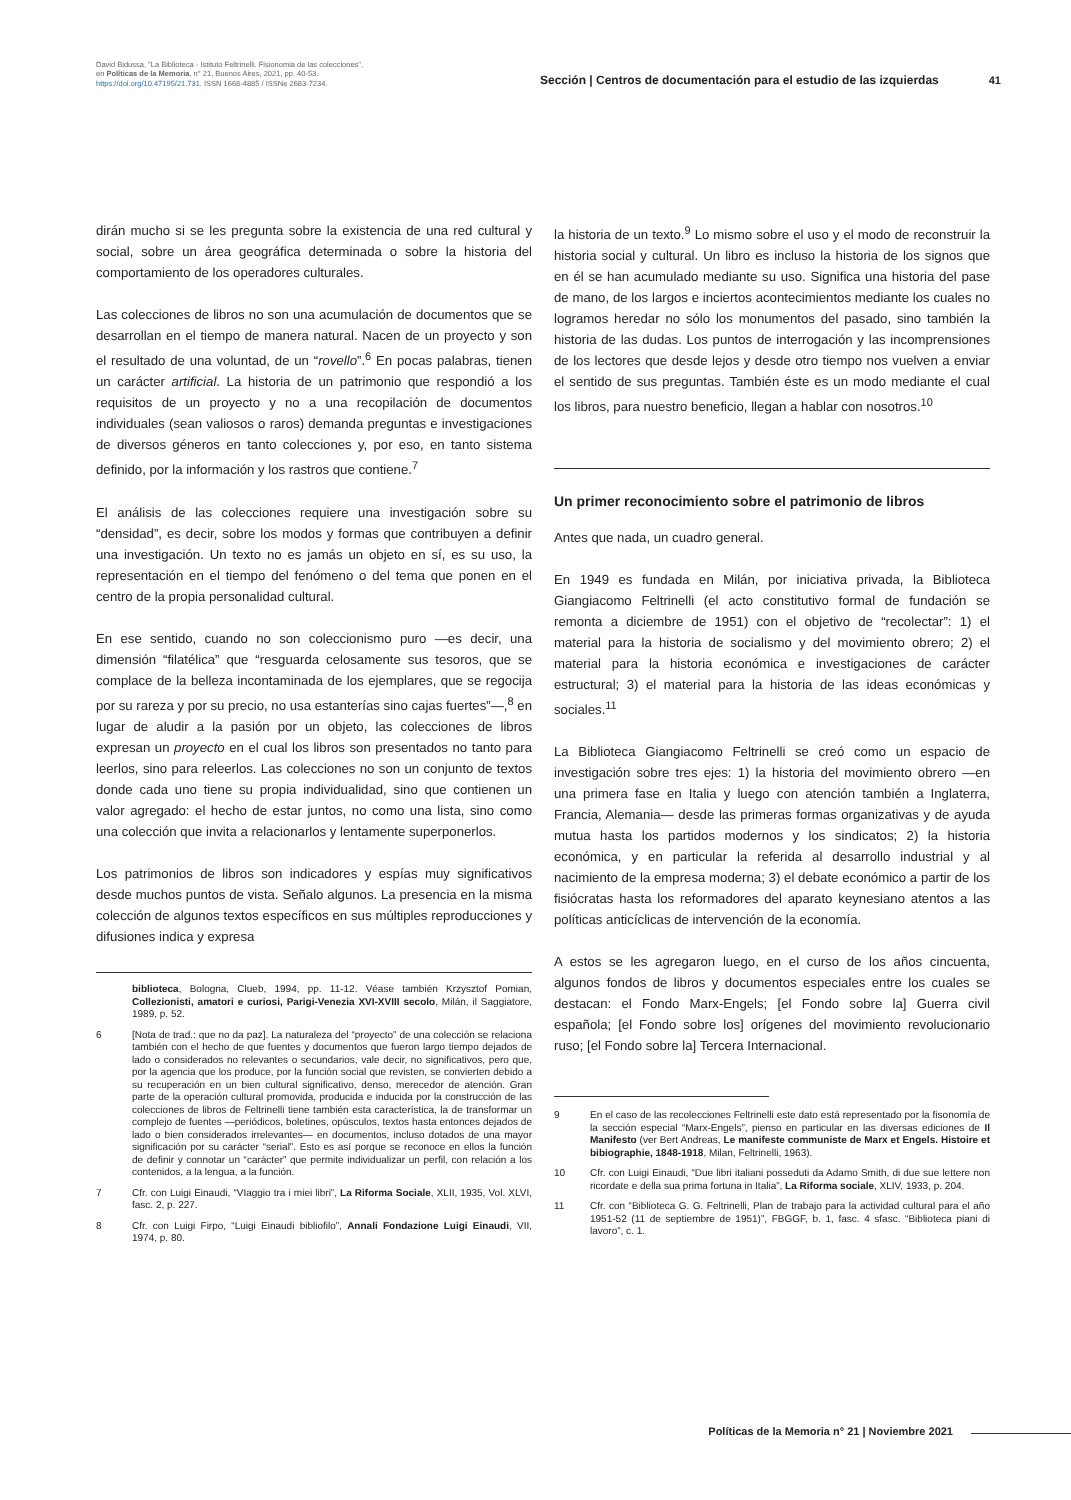David Bidussa, "La Biblioteca - Istituto Feltrinelli. Fisionomia de las colecciones",
en Políticas de la Memoria, n° 21, Buenos Aires, 2021, pp. 40-53.
https://doi.org/10.47195/21.731. ISSN 1668-4885 / ISSNe 2683-7234.
Sección | Centros de documentación para el estudio de las izquierdas 41
dirán mucho si se les pregunta sobre la existencia de una red cultural y social, sobre un área geográfica determinada o sobre la historia del comportamiento de los operadores culturales.
Las colecciones de libros no son una acumulación de documentos que se desarrollan en el tiempo de manera natural. Nacen de un proyecto y son el resultado de una voluntad, de un “rovello”.<sup>6</sup> En pocas palabras, tienen un carácter artificial. La historia de un patrimonio que respondió a los requisitos de un proyecto y no a una recopilación de documentos individuales (sean valiosos o raros) demanda preguntas e investigaciones de diversos géneros en tanto colecciones y, por eso, en tanto sistema definido, por la información y los rastros que contiene.<sup>7</sup>
El análisis de las colecciones requiere una investigación sobre su “densidad”, es decir, sobre los modos y formas que contribuyen a definir una investigación. Un texto no es jamás un objeto en sí, es su uso, la representación en el tiempo del fenómeno o del tema que ponen en el centro de la propia personalidad cultural.
En ese sentido, cuando no son coleccionismo puro —es decir, una dimensión “filatélica” que “resguarda celosamente sus tesoros, que se complace de la belleza incontaminada de los ejemplares, que se regocija por su rareza y por su precio, no usa estanterías sino cajas fuertes”—,<sup>8</sup> en lugar de aludir a la pasión por un objeto, las colecciones de libros expresan un proyecto en el cual los libros son presentados no tanto para leerlos, sino para releerlos. Las colecciones no son un conjunto de textos donde cada uno tiene su propia individualidad, sino que contienen un valor agregado: el hecho de estar juntos, no como una lista, sino como una colección que invita a relacionarlos y lentamente superponerlos.
Los patrimonios de libros son indicadores y espías muy significativos desde muchos puntos de vista. Señalo algunos. La presencia en la misma colección de algunos textos específicos en sus múltiples reproducciones y difusiones indica y expresa
biblioteca, Bologna, Clueb, 1994, pp. 11-12. Véase también Krzysztof Pomian, Collezionisti, amatori e curiosi, Parigi-Venezia XVI-XVIII secolo, Milán, il Saggiatore, 1989, p. 52.
6 [Nota de trad.: que no da paz]. La naturaleza del “proyecto” de una colección se relaciona también con el hecho de que fuentes y documentos que fueron largo tiempo dejados de lado o considerados no relevantes o secundarios, vale decir, no significativos, pero que, por la agencia que los produce, por la función social que revisten, se convierten debido a su recuperación en un bien cultural significativo, denso, merecedor de atención. Gran parte de la operación cultural promovida, producida e inducida por la construcción de las colecciones de libros de Feltrinelli tiene también esta característica, la de transformar un complejo de fuentes —periódicos, boletines, opúsculos, textos hasta entonces dejados de lado o bien considerados irrelevantes— en documentos, incluso dotados de una mayor significación por su carácter “serial”. Esto es así porque se reconoce en ellos la función de definir y connotar un “carácter” que permite individualizar un perfil, con relación a los contenidos, a la lengua, a la función.
7 Cfr. con Luigi Einaudi, “VIaggio tra i miei libri”, La Riforma Sociale, XLII, 1935, Vol. XLVI, fasc. 2, p. 227.
8 Cfr. con Luigi Firpo, “Luigi Einaudi bibliofilo”, Annali Fondazione Luigi Einaudi, VII, 1974, p. 80.
la historia de un texto.<sup>9</sup> Lo mismo sobre el uso y el modo de reconstruir la historia social y cultural. Un libro es incluso la historia de los signos que en él se han acumulado mediante su uso. Significa una historia del pase de mano, de los largos e inciertos acontecimientos mediante los cuales no logramos heredar no sólo los monumentos del pasado, sino también la historia de las dudas. Los puntos de interrogación y las incomprensiones de los lectores que desde lejos y desde otro tiempo nos vuelven a enviar el sentido de sus preguntas. También éste es un modo mediante el cual los libros, para nuestro beneficio, llegan a hablar con nosotros.<sup>10</sup>
Un primer reconocimiento sobre el patrimonio de libros
Antes que nada, un cuadro general.
En 1949 es fundada en Milán, por iniciativa privada, la Biblioteca Giangiacomo Feltrinelli (el acto constitutivo formal de fundación se remonta a diciembre de 1951) con el objetivo de “recolectar”: 1) el material para la historia de socialismo y del movimiento obrero; 2) el material para la historia económica e investigaciones de carácter estructural; 3) el material para la historia de las ideas económicas y sociales.<sup>11</sup>
La Biblioteca Giangiacomo Feltrinelli se creó como un espacio de investigación sobre tres ejes: 1) la historia del movimiento obrero —en una primera fase en Italia y luego con atención también a Inglaterra, Francia, Alemania— desde las primeras formas organizativas y de ayuda mutua hasta los partidos modernos y los sindicatos; 2) la historia económica, y en particular la referida al desarrollo industrial y al nacimiento de la empresa moderna; 3) el debate económico a partir de los fisiócratas hasta los reformadores del aparato keynesiano atentos a las políticas anticíclicas de intervención de la economía.
A estos se les agregaron luego, en el curso de los años cincuenta, algunos fondos de libros y documentos especiales entre los cuales se destacan: el Fondo Marx-Engels; [el Fondo sobre la] Guerra civil española; [el Fondo sobre los] orígenes del movimiento revolucionario ruso; [el Fondo sobre la] Tercera Internacional.
9 En el caso de las recolecciones Feltrinelli este dato está representado por la fisonomía de la sección especial “Marx-Engels”, pienso en particular en las diversas ediciones de Il Manifesto (ver Bert Andreas, Le manifeste communiste de Marx et Engels. Histoire et bibiographie, 1848-1918, Milan, Feltrinelli, 1963).
10 Cfr. con Luigi Einaudi, “Due libri italiani posseduti da Adamo Smith, di due sue lettere non ricordate e della sua prima fortuna in Italia”, La Riforma sociale, XLIV, 1933, p. 204.
11 Cfr. con “Biblioteca G. G. Feltrinelli, Plan de trabajo para la actividad cultural para el año 1951-52 (11 de septiembre de 1951)”, FBGGF, b. 1, fasc. 4 sfasc. “Biblioteca piani di lavoro”, c. 1.
Políticas de la Memoria n° 21 | Noviembre 2021